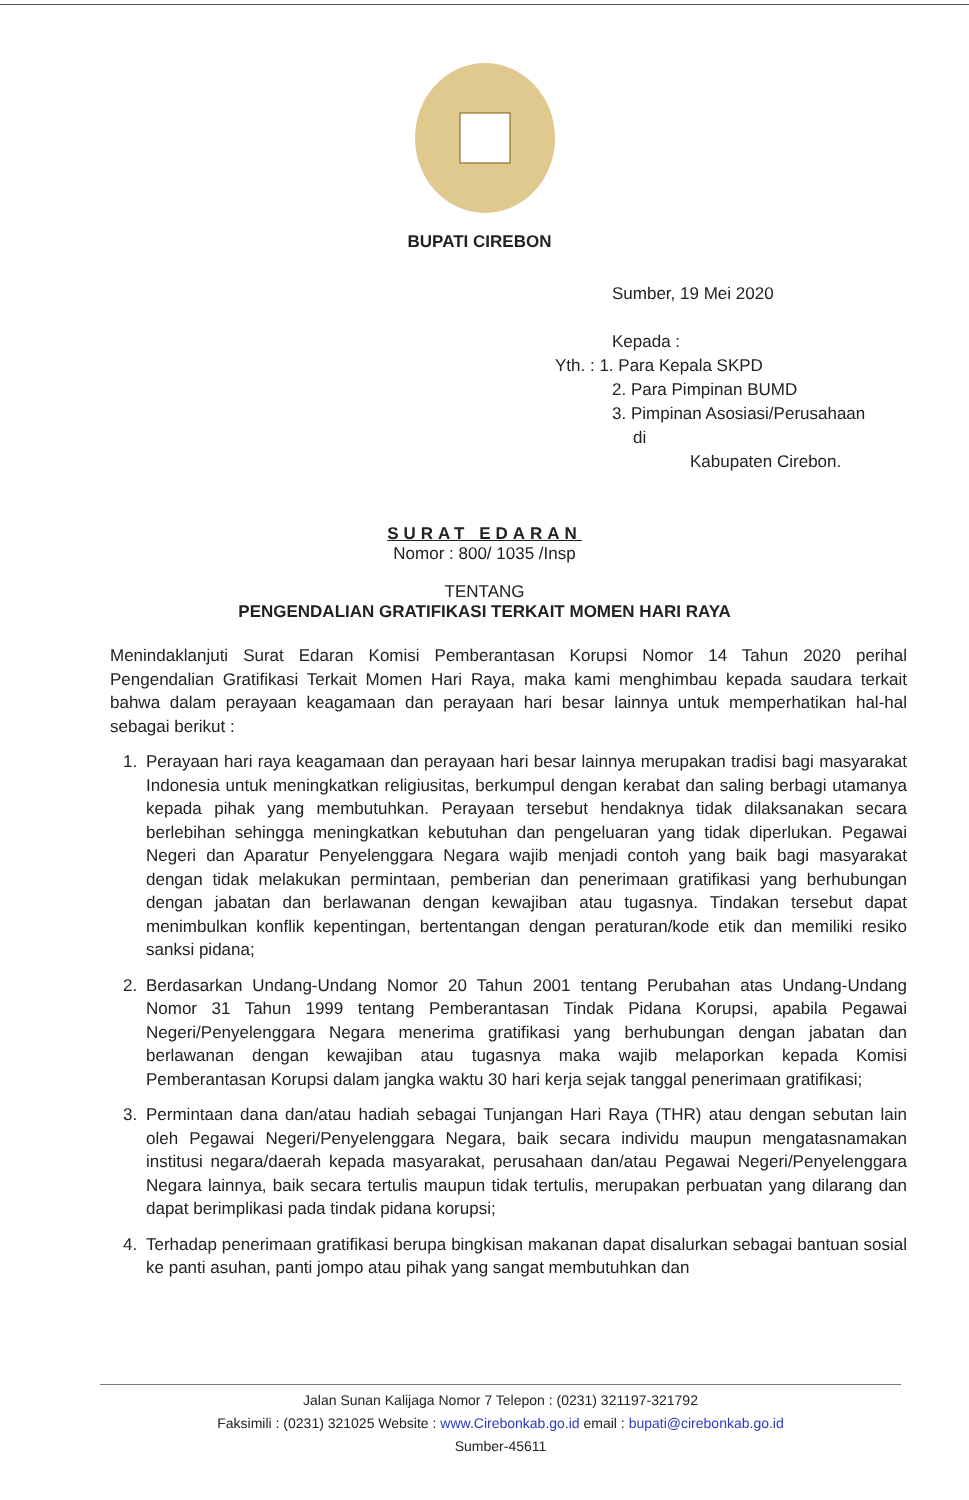BUPATI CIREBON
Sumber, 19 Mei 2020
Kepada :
Yth. : 1. Para Kepala SKPD
2. Para Pimpinan BUMD
3. Pimpinan Asosiasi/Perusahaan
di
Kabupaten Cirebon.
SURAT EDARAN
Nomor : 800/ 1035 /Insp
TENTANG
PENGENDALIAN GRATIFIKASI TERKAIT MOMEN HARI RAYA
Menindaklanjuti Surat Edaran Komisi Pemberantasan Korupsi Nomor 14 Tahun 2020 perihal Pengendalian Gratifikasi Terkait Momen Hari Raya, maka kami menghimbau kepada saudara terkait bahwa dalam perayaan keagamaan dan perayaan hari besar lainnya untuk memperhatikan hal-hal sebagai berikut :
1. Perayaan hari raya keagamaan dan perayaan hari besar lainnya merupakan tradisi bagi masyarakat Indonesia untuk meningkatkan religiusitas, berkumpul dengan kerabat dan saling berbagi utamanya kepada pihak yang membutuhkan. Perayaan tersebut hendaknya tidak dilaksanakan secara berlebihan sehingga meningkatkan kebutuhan dan pengeluaran yang tidak diperlukan. Pegawai Negeri dan Aparatur Penyelenggara Negara wajib menjadi contoh yang baik bagi masyarakat dengan tidak melakukan permintaan, pemberian dan penerimaan gratifikasi yang berhubungan dengan jabatan dan berlawanan dengan kewajiban atau tugasnya. Tindakan tersebut dapat menimbulkan konflik kepentingan, bertentangan dengan peraturan/kode etik dan memiliki resiko sanksi pidana;
2. Berdasarkan Undang-Undang Nomor 20 Tahun 2001 tentang Perubahan atas Undang-Undang Nomor 31 Tahun 1999 tentang Pemberantasan Tindak Pidana Korupsi, apabila Pegawai Negeri/Penyelenggara Negara menerima gratifikasi yang berhubungan dengan jabatan dan berlawanan dengan kewajiban atau tugasnya maka wajib melaporkan kepada Komisi Pemberantasan Korupsi dalam jangka waktu 30 hari kerja sejak tanggal penerimaan gratifikasi;
3. Permintaan dana dan/atau hadiah sebagai Tunjangan Hari Raya (THR) atau dengan sebutan lain oleh Pegawai Negeri/Penyelenggara Negara, baik secara individu maupun mengatasnamakan institusi negara/daerah kepada masyarakat, perusahaan dan/atau Pegawai Negeri/Penyelenggara Negara lainnya, baik secara tertulis maupun tidak tertulis, merupakan perbuatan yang dilarang dan dapat berimplikasi pada tindak pidana korupsi;
4. Terhadap penerimaan gratifikasi berupa bingkisan makanan dapat disalurkan sebagai bantuan sosial ke panti asuhan, panti jompo atau pihak yang sangat membutuhkan dan
Jalan Sunan Kalijaga Nomor 7 Telepon : (0231) 321197-321792
Faksimili : (0231) 321025 Website : www.Cirebonkab.go.id email : bupati@cirebonkab.go.id
Sumber-45611